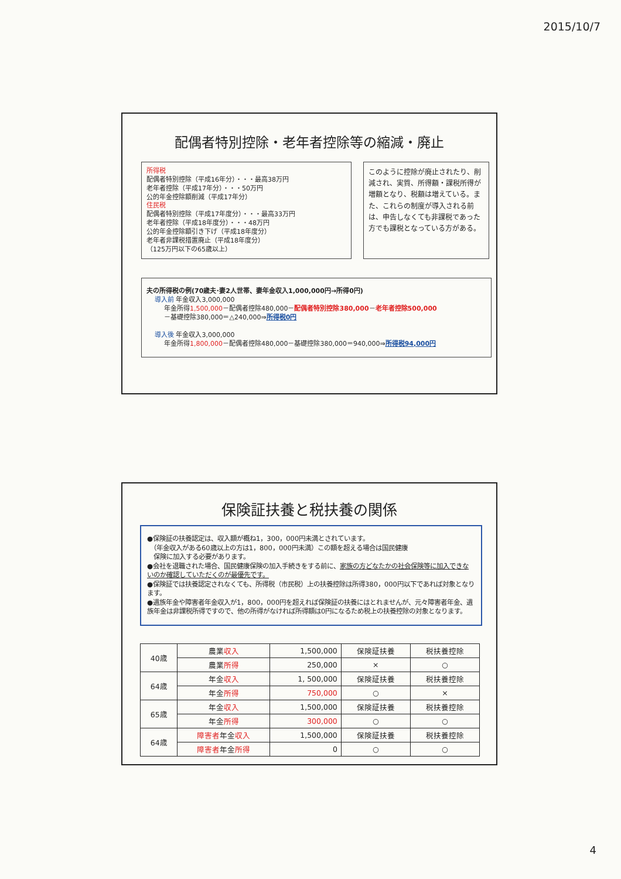2015/10/7
配偶者特別控除・老年者控除等の縮減・廃止
所得税
配偶者特別控除（平成16年分）・・・最高38万円
老年者控除（平成17年分）・・・50万円
公的年金控除額削減（平成17年分）
住民税
配偶者特別控除（平成17年度分）・・・最高33万円
老年者控除（平成18年度分）・・・48万円
公的年金控除額引き下げ（平成18年度分）
老年者非課税措置廃止（平成18年度分）
（125万円以下の65歳以上）
このように控除が廃止されたり、削減され、実質、所得額・課税所得が増額となり、税額は増えている。また、これらの制度が導入される前は、申告しなくても非課税であった方でも課税となっている方がある。
夫の所得税の例(70歳夫･妻2人世帯、妻年金収入1,000,000円→所得0円)
導入前 年金収入3,000,000
年金所得1,500,000－配偶者控除480,000－配偶者特別控除380,000－老年者控除500,000
－基礎控除380,000＝△240,000⇒所得税0円
導入後 年金収入3,000,000
年金所得1,800,000－配偶者控除480,000－基礎控除380,000＝940,000⇒所得税94,000円
保険証扶養と税扶養の関係
●保険証の扶養認定は、収入額が概ね1，300，000円未満とされています。
　（年金収入がある60歳以上の方は1，800，000円未満）この額を超える場合は国民健康
　保険に加入する必要があります。
●会社を退職された場合、国民健康保険の加入手続きをする前に、家族の方どなたかの社会保険等に加入できないのか確認していただくのが最優先です。
●保険証では扶養認定されなくても、所得税（市民税）上の扶養控除は所得380，000円以下であれば対象となります。
●遺族年金や障害者年金収入が1，800，000円を超えれば保険証の扶養にはとれませんが、元々障害者年金、遺族年金は非課税所得ですので、他の所得がなければ所得額は0円になるため税上の扶養控除の対象となります。
| 40歳 | 農業 収入 | 1,500,000 | 保険証扶養 | 税扶養控除 |
| | 農業 所得 | 250,000 | × | ○ |
| 64歳 | 年金 収入 | 1, 500,000 | 保険証扶養 | 税扶養控除 |
| | 年金 所得 | 750,000 | ○ | × |
| 65歳 | 年金 収入 | 1,500,000 | 保険証扶養 | 税扶養控除 |
| | 年金 所得 | 300,000 | ○ | ○ |
| 64歳 | 障害者 年金 収入 | 1,500,000 | 保険証扶養 | 税扶養控除 |
| | 障害者 年金 所得 | 0 | ○ | ○ |
4